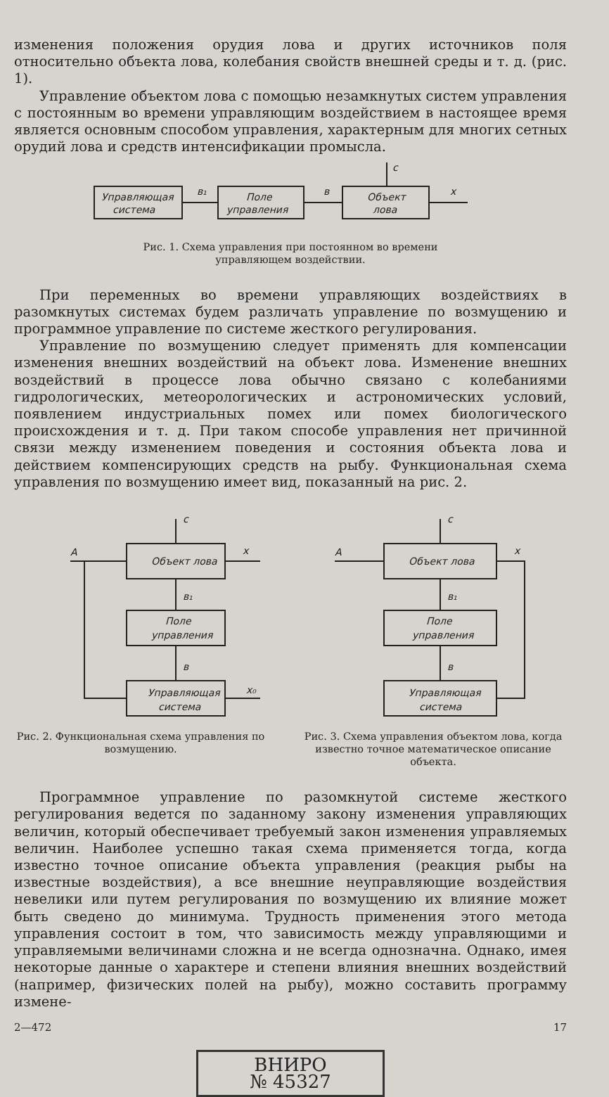изменения положения орудия лова и других источников поля относительно объекта лова, колебания свойств внешней среды и т. д. (рис. 1).
Управление объектом лова с помощью незамкнутых систем управления с постоянным во времени управляющим воздействием в настоящее время является основным способом управления, характерным для многих сетных орудий лова и средств интенсификации промысла.
Управляющая
система
Поле
управления
Объект
лова
в₁
в
x
c
Рис. 1. Схема управления при постоянном во времени
управляющем воздействии.
При переменных во времени управляющих воздействиях в разомкнутых системах будем различать управление по возмущению и программное управление по системе жесткого регулирования.
Управление по возмущению следует применять для компенсации изменения внешних воздействий на объект лова. Изменение внешних воздействий в процессе лова обычно связано с колебаниями гидрологических, метеорологических и астрономических условий, появлением индустриальных помех или помех биологического происхождения и т. д. При таком способе управления нет причинной связи между изменением поведения и состояния объекта лова и действием компенсирующих средств на рыбу. Функциональная схема управления по возмущению имеет вид, показанный на рис. 2.
Объект лова
Поле
управления
Управляющая
система
A
x
c
в₁
в
x₀
Рис. 2. Функциональная схема управления по возмущению.
Объект лова
Поле
управления
Управляющая
система
A
x
c
в₁
в
Рис. 3. Схема управления объектом лова, когда известно точное математическое описание объекта.
Программное управление по разомкнутой системе жесткого регулирования ведется по заданному закону изменения управляющих величин, который обеспечивает требуемый закон изменения управляемых величин. Наиболее успешно такая схема применяется тогда, когда известно точное описание объекта управления (реакция рыбы на известные воздействия), а все внешние неуправляющие воздействия невелики или путем регулирования по возмущению их влияние может быть сведено до минимума. Трудность применения этого метода управления состоит в том, что зависимость между управляющими и управляемыми величинами сложна и не всегда однозначна. Однако, имея некоторые данные о характере и степени влияния внешних воздействий (например, физических полей на рыбу), можно составить программу измене-
2—472 17
ВНИРО
№ 45327